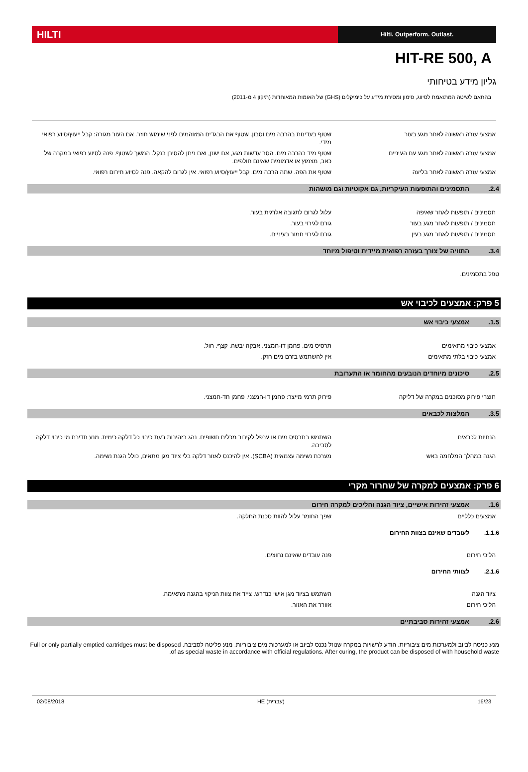HILTI
Hilti. Outperform. Outlast.
HIT-RE 500, A
גליון מידע בטיחותי
בהתאם לשיטה המתואמת לסיווג, סימון ומסירת מידע על כימיקלים (GHS) של האומות המאוחדות (תיקון 4 מ-2011)
אמצעי עזרה ראשונה לאחר מגע בעור שטוף בעדינות בהרבה מים וסבון. שטוף את הבגדים המזוהמים לפני שימוש חוזר. אם העור מגורה: קבל ייעוץ/סיוע רפואי מידי.
אמצעי עזרה ראשונה לאחר מגע עם העיניים שטוף מיד בהרבה מים. הסר עדשות מגע, אם ישנן, ואם ניתן להסירן בנקל. המשך לשטוף. פנה לסיוע רפואי במקרה של כאב, מצמוץ או אדמומית שאינם חולפים.
אמצעי עזרה ראשונה לאחר בליעה שטוף את הפה. שתה הרבה מים. קבל ייעוץ/סיוע רפואי. אין לגרום להקאה. פנה לסיוע חירום רפואי.
2.4. התסמינים והתופעות העיקריות, גם אקוטיות וגם מושהות
תסמינים / תופעות לאחר שאיפה עלול לגרום לתגובה אלרגית בעור.
תסמינים / תופעות לאחר מגע בעור גורם לגירוי בעור.
תסמינים / תופעות לאחר מגע בעין גורם לגירוי חמור בעיניים.
3.4. התוויה של צורך בעזרה רפואית מיידית וטיפול מיוחד
טפל בתסמינים.
5 פרק: אמצעים לכיבוי אש
1.5. אמצעי כיבוי אש
אמצעי כיבוי מתאימים תרסיס מים. פחמן דו-חמצני. אבקה יבשה. קצף. חול.
אמצעי כיבוי בלתי מתאימים אין להשתמש בזרם מים חזק.
2.5. סיכונים מיוחדים הנובעים מהחומר או התערובת
תוצרי פירוק מסוכנים במקרה של דליקה פירוק תרמי מייצר: פחמן דו-חמצני. פחמן חד-חמצני.
3.5. המלצות לכבאים
הנחיות לכבאים השתמש בתרסיס מים או ערפל לקירור מכלים חשופים. נהג בזהירות בעת כיבוי כל דלקה כימית. מנע חדירת מי כיבוי דלקה לסביבה.
הגנה במהלך המלחמה באש מערכת נשימה עצמאית (SCBA). אין להיכנס לאזור דלקה בלי ציוד מגן מתאים, כולל הגנת נשימה.
6 פרק: אמצעים למקרה של שחרור מקרי
1.6. אמצעי זהירות אישיים, ציוד הגנה והליכים למקרה חירום
אמצעים כלליים שפך החומר עלול להוות סכנת החלקה.
1.1.6. לעובדים שאינם בצוות החירום
הליכי חירום פנה עובדים שאינם נחוצים.
2.1.6. לצוותי החירום
ציוד הגנה השתמש בציוד מגן אישי כנדרש. צייד את צוות הניקוי בהגנה מתאימה.
הליכי חירום אוורר את האזור.
2.6. אמצעי זהירות סביבתיים
מנע כניסה לביוב ולמערכות מים ציבוריות. הודע לרשויות במקרה שנוזל נכנס לביוב או למערכות מים ציבוריות. מנע פליטה לסביבה. Full or only partially emptied cartridges must be disposed of as special waste in accordance with official regulations. After curing, the product can be disposed of with household waste.
02/08/2018 HE (עברית) 16/23